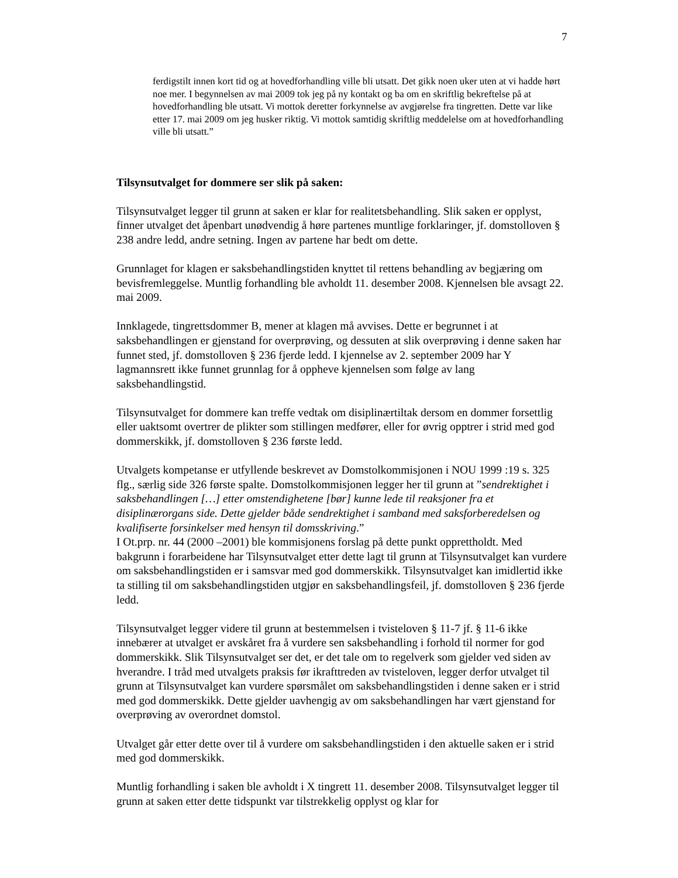7
ferdigstilt innen kort tid og at hovedforhandling ville bli utsatt. Det gikk noen uker uten at vi hadde hørt noe mer. I begynnelsen av mai 2009 tok jeg på ny kontakt og ba om en skriftlig bekreftelse på at hovedforhandling ble utsatt. Vi mottok deretter forkynnelse av avgjørelse fra tingretten. Dette var like etter 17. mai 2009 om jeg husker riktig. Vi mottok samtidig skriftlig meddelelse om at hovedforhandling ville bli utsatt.”
Tilsynsutvalget for dommere ser slik på saken:
Tilsynsutvalget legger til grunn at saken er klar for realitetsbehandling. Slik saken er opplyst, finner utvalget det åpenbart unødvendig å høre partenes muntlige forklaringer, jf. domstolloven § 238 andre ledd, andre setning. Ingen av partene har bedt om dette.
Grunnlaget for klagen er saksbehandlingstiden knyttet til rettens behandling av begjæring om bevisfremleggelse. Muntlig forhandling ble avholdt 11. desember 2008. Kjennelsen ble avsagt 22. mai 2009.
Innklagede, tingrettsdommer B, mener at klagen må avvises. Dette er begrunnet i at saksbehandlingen er gjenstand for overprøving, og dessuten at slik overprøving i denne saken har funnet sted, jf. domstolloven § 236 fjerde ledd. I kjennelse av 2. september 2009 har Y lagmannsrett ikke funnet grunnlag for å oppheve kjennelsen som følge av lang saksbehandlingstid.
Tilsynsutvalget for dommere kan treffe vedtak om disiplinærtiltak dersom en dommer forsettlig eller uaktsomt overtrer de plikter som stillingen medfører, eller for øvrig opptrer i strid med god dommerskikk, jf. domstolloven § 236 første ledd.
Utvalgets kompetanse er utfyllende beskrevet av Domstolkommisjonen i NOU 1999 :19 s. 325 flg., særlig side 326 første spalte. Domstolkommisjonen legger her til grunn at ”sendrektighet i saksbehandlingen […] etter omstendighetene [bør] kunne lede til reaksjoner fra et disiplinærorgans side. Dette gjelder både sendrektighet i samband med saksforberedelsen og kvalifiserte forsinkelser med hensyn til domsskriving.”
I Ot.prp. nr. 44 (2000 –2001) ble kommisjonens forslag på dette punkt opprettholdt. Med bakgrunn i forarbeidene har Tilsynsutvalget etter dette lagt til grunn at Tilsynsutvalget kan vurdere om saksbehandlingstiden er i samsvar med god dommerskikk. Tilsynsutvalget kan imidlertid ikke ta stilling til om saksbehandlingstiden utgjør en saksbehandlingsfeil, jf. domstolloven § 236 fjerde ledd.
Tilsynsutvalget legger videre til grunn at bestemmelsen i tvisteloven § 11-7 jf. § 11-6 ikke innebærer at utvalget er avskåret fra å vurdere sen saksbehandling i forhold til normer for god dommerskikk. Slik Tilsynsutvalget ser det, er det tale om to regelverk som gjelder ved siden av hverandre. I tråd med utvalgets praksis før ikrafttreden av tvisteloven, legger derfor utvalget til grunn at Tilsynsutvalget kan vurdere spørsmålet om saksbehandlingstiden i denne saken er i strid med god dommerskikk. Dette gjelder uavhengig av om saksbehandlingen har vært gjenstand for overprøving av overordnet domstol.
Utvalget går etter dette over til å vurdere om saksbehandlingstiden i den aktuelle saken er i strid med god dommerskikk.
Muntlig forhandling i saken ble avholdt i X tingrett 11. desember 2008. Tilsynsutvalget legger til grunn at saken etter dette tidspunkt var tilstrekkelig opplyst og klar for